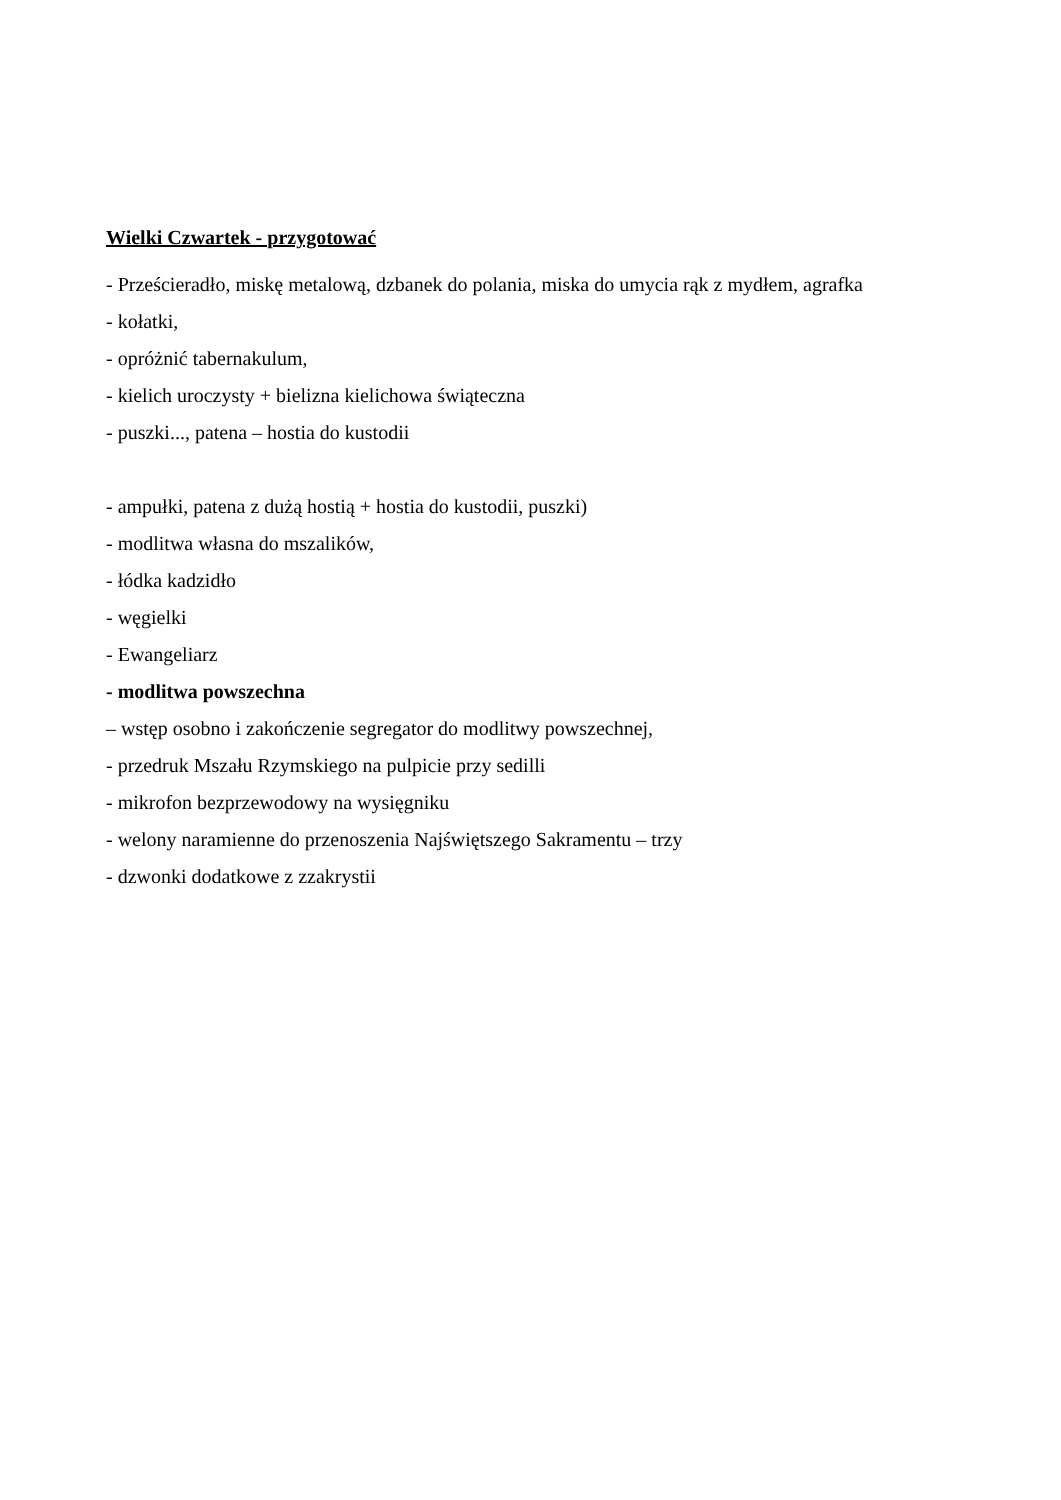Wielki Czwartek - przygotować
- Prześcieradło, miskę metalową, dzbanek do polania, miska do umycia rąk z mydłem, agrafka
- kołatki,
- opróżnić tabernakulum,
- kielich uroczysty + bielizna kielichowa świąteczna
- puszki..., patena – hostia do kustodii
- ampułki, patena z dużą hostią + hostia do kustodii, puszki)
- modlitwa własna do mszalików,
- łódka kadzidło
- węgielki
- Ewangeliarz
- modlitwa powszechna
– wstęp osobno i zakończenie segregator do modlitwy powszechnej,
- przedruk Mszału Rzymskiego na pulpicie przy sedilli
- mikrofon bezprzewodowy na wysięgniku
- welony naramienne do przenoszenia Najświętszego Sakramentu – trzy
- dzwonki dodatkowe z zzakrystii